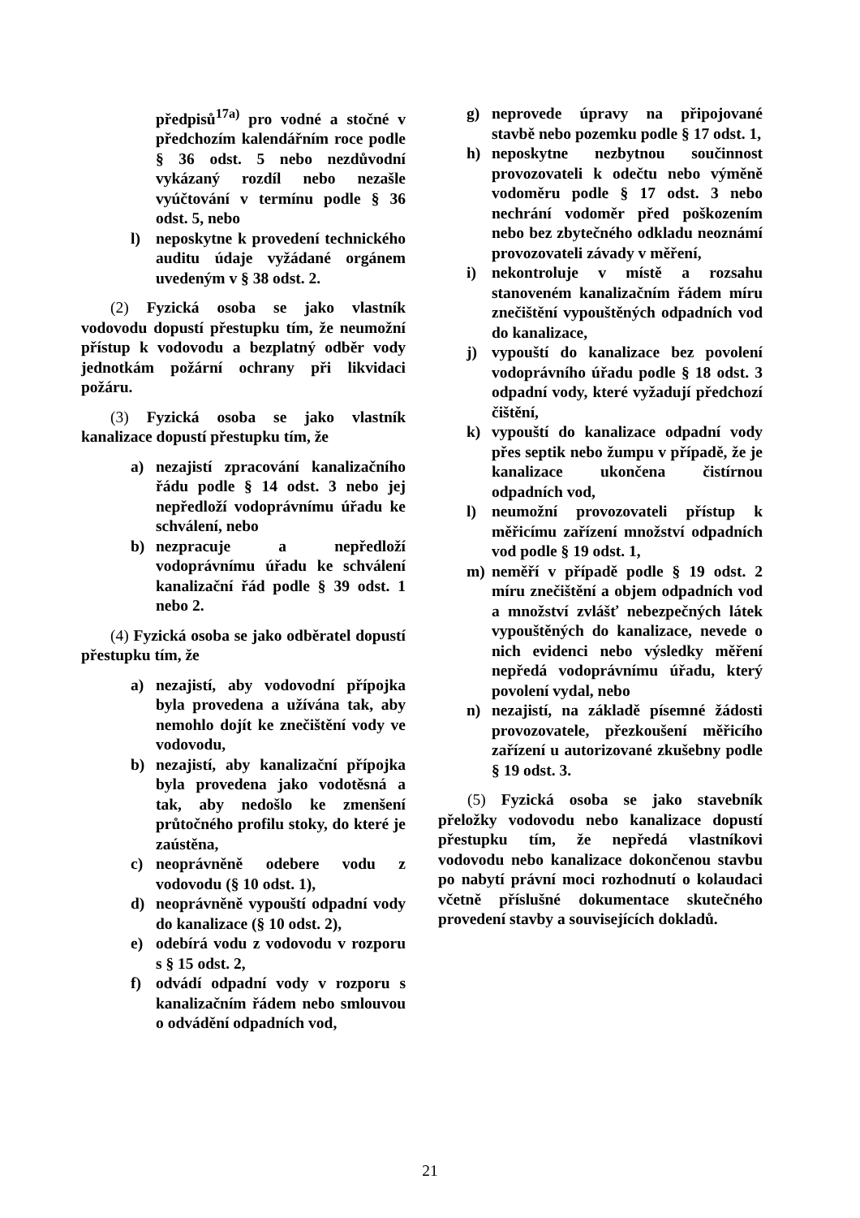předpisů<sup>17a)</sup> pro vodné a stočné v předchozím kalendářním roce podle § 36 odst. 5 nebo nezdůvodní vykázaný rozdíl nebo nezašle vyúčtování v termínu podle § 36 odst. 5, nebo
l) neposkytne k provedení technického auditu údaje vyžádané orgánem uvedeným v § 38 odst. 2.
(2) Fyzická osoba se jako vlastník vodovodu dopustí přestupku tím, že neumožní přístup k vodovodu a bezplatný odběr vody jednotkám požární ochrany při likvidaci požáru.
(3) Fyzická osoba se jako vlastník kanalizace dopustí přestupku tím, že
a) nezajistí zpracování kanalizačního řádu podle § 14 odst. 3 nebo jej nepředloží vodoprávnímu úřadu ke schválení, nebo
b) nezpracuje a nepředloží vodoprávnímu úřadu ke schválení kanalizační řád podle § 39 odst. 1 nebo 2.
(4) Fyzická osoba se jako odběratel dopustí přestupku tím, že
a) nezajistí, aby vodovodní přípojka byla provedena a užívána tak, aby nemohlo dojít ke znečištění vody ve vodovodu,
b) nezajistí, aby kanalizační přípojka byla provedena jako vodotěsná a tak, aby nedošlo ke zmenšení průtočného profilu stoky, do které je zaústěna,
c) neoprávněně odebere vodu z vodovodu (§ 10 odst. 1),
d) neoprávněně vypouští odpadní vody do kanalizace (§ 10 odst. 2),
e) odebírá vodu z vodovodu v rozporu s § 15 odst. 2,
f) odvádí odpadní vody v rozporu s kanalizačním řádem nebo smlouvou o odvádění odpadních vod,
g) neprovede úpravy na připojované stavbě nebo pozemku podle § 17 odst. 1,
h) neposkytne nezbytnou součinnost provozovateli k odečtu nebo výměně vodoměru podle § 17 odst. 3 nebo nechrání vodoměr před poškozením nebo bez zbytečného odkladu neoznámí provozovateli závady v měření,
i) nekontroluje v místě a rozsahu stanoveném kanalizačním řádem míru znečištění vypouštěných odpadních vod do kanalizace,
j) vypouští do kanalizace bez povolení vodoprávního úřadu podle § 18 odst. 3 odpadní vody, které vyžadují předchozí čištění,
k) vypouští do kanalizace odpadní vody přes septik nebo žumpu v případě, že je kanalizace ukončena čistírnou odpadních vod,
l) neumožní provozovateli přístup k měřicímu zařízení množství odpadních vod podle § 19 odst. 1,
m) neměří v případě podle § 19 odst. 2 míru znečištění a objem odpadních vod a množství zvlášť nebezpečných látek vypouštěných do kanalizace, nevede o nich evidenci nebo výsledky měření nepředá vodoprávnímu úřadu, který povolení vydal, nebo
n) nezajistí, na základě písemné žádosti provozovatele, přezkoušení měřicího zařízení u autorizované zkušebny podle § 19 odst. 3.
(5) Fyzická osoba se jako stavebník přeložky vodovodu nebo kanalizace dopustí přestupku tím, že nepředá vlastníkovi vodovodu nebo kanalizace dokončenou stavbu po nabytí právní moci rozhodnutí o kolaudaci včetně příslušné dokumentace skutečného provedení stavby a souvisejících dokladů.
21